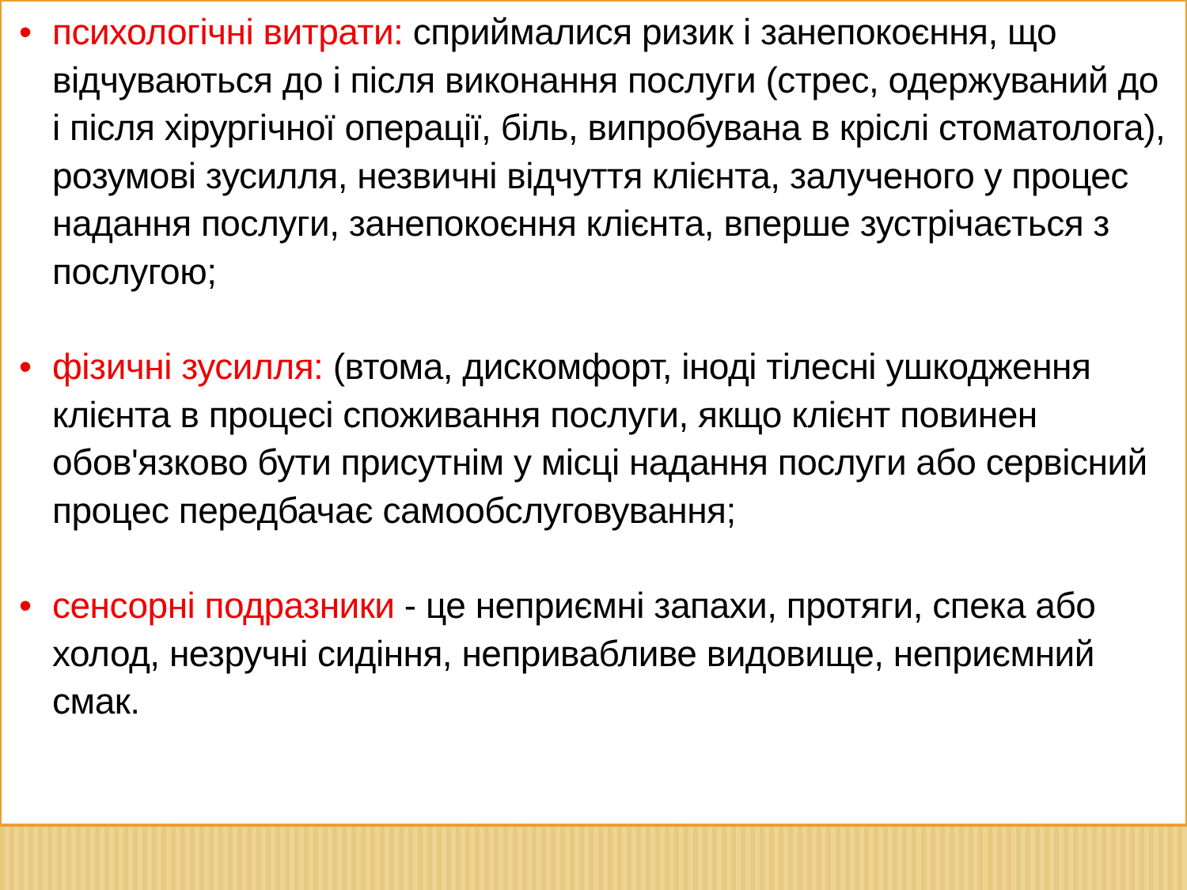• психологічні витрати: сприймалися ризик і занепокоєння, що відчуваються до і після виконання послуги (стрес, одержуваний до і після хірургічної операції, біль, випробувана в кріслі стоматолога), розумові зусилля, незвичні відчуття клієнта, залученого у процес надання послуги, занепокоєння клієнта, вперше зустрічається з послугою;
• фізичні зусилля: (втома, дискомфорт, іноді тілесні ушкодження клієнта в процесі споживання послуги, якщо клієнт повинен обов'язково бути присутнім у місці надання послуги або сервісний процес передбачає самообслуговування;
• сенсорні подразники - це неприємні запахи, протяги, спека або холод, незручні сидіння, непривабливе видовище, неприємний смак.